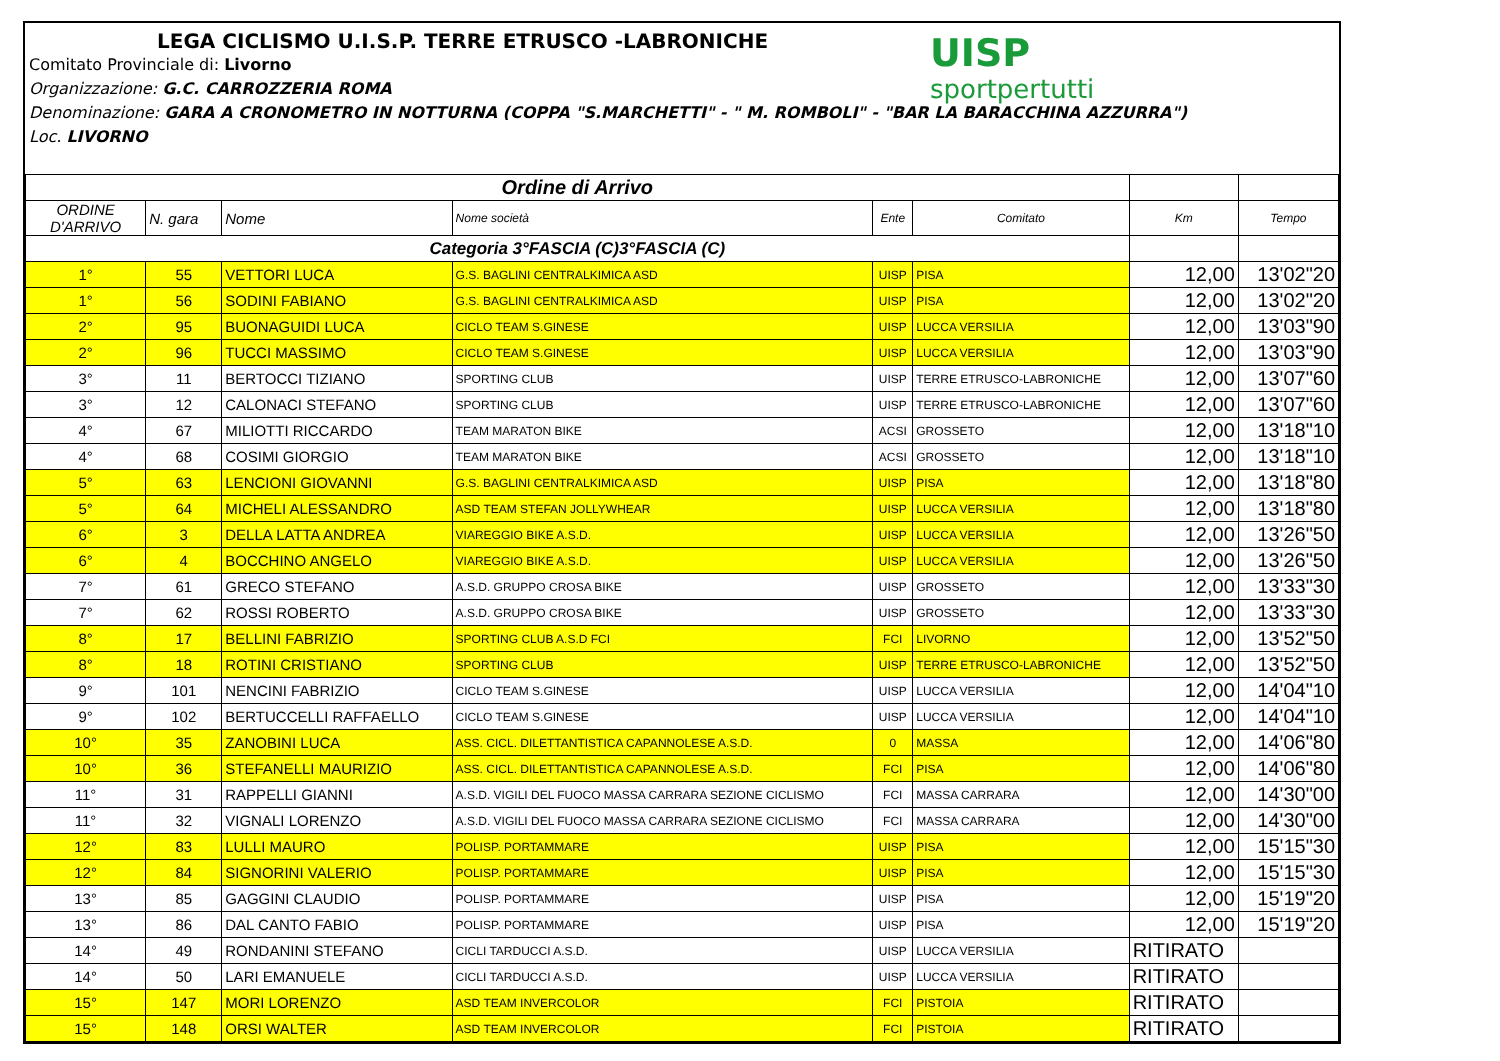LEGA CICLISMO U.I.S.P. TERRE ETRUSCO -LABRONICHE
Comitato Provinciale di: Livorno
Organizzazione: G.C. CARROZZERIA ROMA
Denominazione: GARA A CRONOMETRO IN NOTTURNA (COPPA "S.MARCHETTI" - " M. ROMBOLI" - "BAR LA BARACCHINA AZZURRA")
Loc. LIVORNO
UISP
sportpertutti
| Ordine di Arrivo | | | | | | | |
| ORDINE D'ARRIVO | N. gara | Nome | Nome società | Ente | Comitato | Km | Tempo |
| Categoria 3°FASCIA (C)3°FASCIA (C) | | | | | | | |
| 1° | 55 | VETTORI LUCA | G.S. BAGLINI CENTRALKIMICA ASD | UISP | PISA | 12,00 | 13'02"20 |
| 1° | 56 | SODINI FABIANO | G.S. BAGLINI CENTRALKIMICA ASD | UISP | PISA | 12,00 | 13'02"20 |
| 2° | 95 | BUONAGUIDI LUCA | CICLO TEAM S.GINESE | UISP | LUCCA VERSILIA | 12,00 | 13'03"90 |
| 2° | 96 | TUCCI MASSIMO | CICLO TEAM S.GINESE | UISP | LUCCA VERSILIA | 12,00 | 13'03"90 |
| 3° | 11 | BERTOCCI TIZIANO | SPORTING CLUB | UISP | TERRE ETRUSCO-LABRONICHE | 12,00 | 13'07"60 |
| 3° | 12 | CALONACI STEFANO | SPORTING CLUB | UISP | TERRE ETRUSCO-LABRONICHE | 12,00 | 13'07"60 |
| 4° | 67 | MILIOTTI RICCARDO | TEAM MARATON BIKE | ACSI | GROSSETO | 12,00 | 13'18"10 |
| 4° | 68 | COSIMI GIORGIO | TEAM MARATON BIKE | ACSI | GROSSETO | 12,00 | 13'18"10 |
| 5° | 63 | LENCIONI GIOVANNI | G.S. BAGLINI CENTRALKIMICA ASD | UISP | PISA | 12,00 | 13'18"80 |
| 5° | 64 | MICHELI ALESSANDRO | ASD TEAM STEFAN JOLLYWHEAR | UISP | LUCCA VERSILIA | 12,00 | 13'18"80 |
| 6° | 3 | DELLA LATTA ANDREA | VIAREGGIO BIKE A.S.D. | UISP | LUCCA VERSILIA | 12,00 | 13'26"50 |
| 6° | 4 | BOCCHINO ANGELO | VIAREGGIO BIKE A.S.D. | UISP | LUCCA VERSILIA | 12,00 | 13'26"50 |
| 7° | 61 | GRECO STEFANO | A.S.D. GRUPPO CROSA BIKE | UISP | GROSSETO | 12,00 | 13'33"30 |
| 7° | 62 | ROSSI ROBERTO | A.S.D. GRUPPO CROSA BIKE | UISP | GROSSETO | 12,00 | 13'33"30 |
| 8° | 17 | BELLINI FABRIZIO | SPORTING CLUB A.S.D FCI | FCI | LIVORNO | 12,00 | 13'52"50 |
| 8° | 18 | ROTINI CRISTIANO | SPORTING CLUB | UISP | TERRE ETRUSCO-LABRONICHE | 12,00 | 13'52"50 |
| 9° | 101 | NENCINI FABRIZIO | CICLO TEAM S.GINESE | UISP | LUCCA VERSILIA | 12,00 | 14'04"10 |
| 9° | 102 | BERTUCCELLI RAFFAELLO | CICLO TEAM S.GINESE | UISP | LUCCA VERSILIA | 12,00 | 14'04"10 |
| 10° | 35 | ZANOBINI LUCA | ASS. CICL. DILETTANTISTICA CAPANNOLESE A.S.D. | 0 | MASSA | 12,00 | 14'06"80 |
| 10° | 36 | STEFANELLI MAURIZIO | ASS. CICL. DILETTANTISTICA CAPANNOLESE A.S.D. | FCI | PISA | 12,00 | 14'06"80 |
| 11° | 31 | RAPPELLI GIANNI | A.S.D. VIGILI DEL FUOCO MASSA CARRARA SEZIONE CICLISMO | FCI | MASSA CARRARA | 12,00 | 14'30"00 |
| 11° | 32 | VIGNALI LORENZO | A.S.D. VIGILI DEL FUOCO MASSA CARRARA SEZIONE CICLISMO | FCI | MASSA CARRARA | 12,00 | 14'30"00 |
| 12° | 83 | LULLI MAURO | POLISP. PORTAMMARE | UISP | PISA | 12,00 | 15'15"30 |
| 12° | 84 | SIGNORINI VALERIO | POLISP. PORTAMMARE | UISP | PISA | 12,00 | 15'15"30 |
| 13° | 85 | GAGGINI CLAUDIO | POLISP. PORTAMMARE | UISP | PISA | 12,00 | 15'19"20 |
| 13° | 86 | DAL CANTO FABIO | POLISP. PORTAMMARE | UISP | PISA | 12,00 | 15'19"20 |
| 14° | 49 | RONDANINI STEFANO | CICLI TARDUCCI A.S.D. | UISP | LUCCA VERSILIA | RITIRATO | |
| 14° | 50 | LARI EMANUELE | CICLI TARDUCCI A.S.D. | UISP | LUCCA VERSILIA | RITIRATO | |
| 15° | 147 | MORI LORENZO | ASD TEAM INVERCOLOR | FCI | PISTOIA | RITIRATO | |
| 15° | 148 | ORSI WALTER | ASD TEAM INVERCOLOR | FCI | PISTOIA | RITIRATO | |